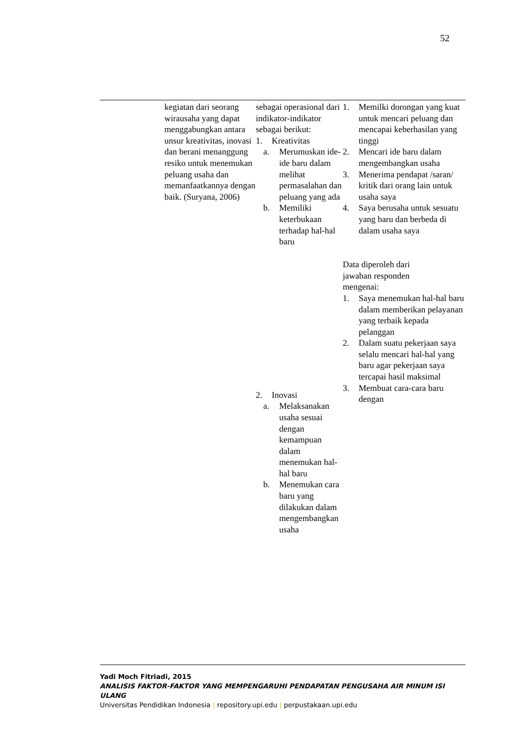52
| | kegiatan dari seorang wirausaha yang dapat menggabungkan antara unsur kreativitas, inovasi dan berani menanggung resiko untuk menemukan peluang usaha dan memanfaatkannya dengan baik. (Suryana, 2006) | sebagai operasional dari indikator-indikator sebagai berikut: 1. Kreativitas a. Merumuskan ide-ide baru dalam melihat permasalahan dan peluang yang ada b. Memiliki keterbukaan terhadap hal-hal baru 2. Inovasi a. Melaksanakan usaha sesuai dengan kemampuan dalam menemukan hal-hal baru b. Menemukan cara baru yang dilakukan dalam mengembangkan usaha | 1. Memilki dorongan yang kuat untuk mencari peluang dan mencapai keberhasilan yang tinggi 2. Mencari ide baru dalam mengembangkan usaha 3. Menerima pendapat /saran/ kritik dari orang lain untuk usaha saya 4. Saya berusaha untuk sesuatu yang baru dan berbeda di dalam usaha saya Data diperoleh dari jawaban responden mengenai: 1. Saya menemukan hal-hal baru dalam memberikan pelayanan yang terbaik kepada pelanggan 2. Dalam suatu pekerjaan saya selalu mencari hal-hal yang baru agar pekerjaan saya tercapai hasil maksimal 3. Membuat cara-cara baru dengan |
Yadi Moch Fitriadi, 2015
ANALISIS FAKTOR-FAKTOR YANG MEMPENGARUHI PENDAPATAN PENGUSAHA AIR MINUM ISI ULANG
Universitas Pendidikan Indonesia | repository.upi.edu | perpustakaan.upi.edu